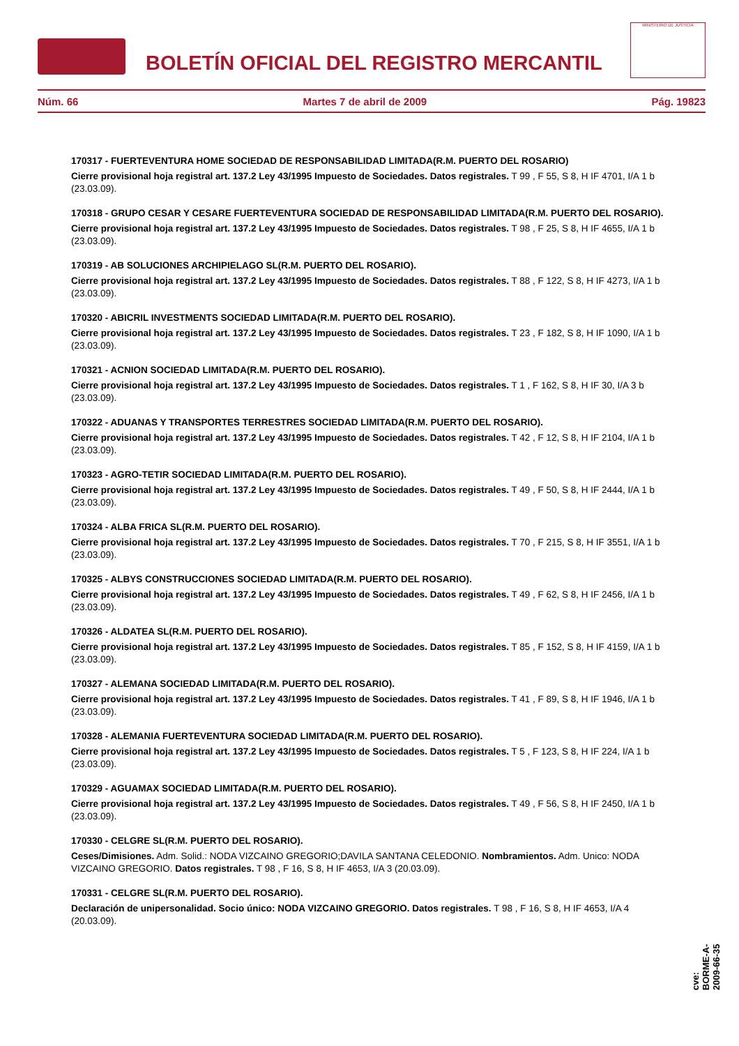BOLETÍN OFICIAL DEL REGISTRO MERCANTIL
MINISTERIO DE JUSTICIA
Núm. 66 Martes 7 de abril de 2009 Pág. 19823
170317 - FUERTEVENTURA HOME SOCIEDAD DE RESPONSABILIDAD LIMITADA(R.M. PUERTO DEL ROSARIO)
Cierre provisional hoja registral art. 137.2 Ley 43/1995 Impuesto de Sociedades. Datos registrales. T 99 , F 55, S 8, H IF 4701, I/A 1 b (23.03.09).
170318 - GRUPO CESAR Y CESARE FUERTEVENTURA SOCIEDAD DE RESPONSABILIDAD LIMITADA(R.M. PUERTO DEL ROSARIO).
Cierre provisional hoja registral art. 137.2 Ley 43/1995 Impuesto de Sociedades. Datos registrales. T 98 , F 25, S 8, H IF 4655, I/A 1 b (23.03.09).
170319 - AB SOLUCIONES ARCHIPIELAGO SL(R.M. PUERTO DEL ROSARIO).
Cierre provisional hoja registral art. 137.2 Ley 43/1995 Impuesto de Sociedades. Datos registrales. T 88 , F 122, S 8, H IF 4273, I/A 1 b (23.03.09).
170320 - ABICRIL INVESTMENTS SOCIEDAD LIMITADA(R.M. PUERTO DEL ROSARIO).
Cierre provisional hoja registral art. 137.2 Ley 43/1995 Impuesto de Sociedades. Datos registrales. T 23 , F 182, S 8, H IF 1090, I/A 1 b (23.03.09).
170321 - ACNION SOCIEDAD LIMITADA(R.M. PUERTO DEL ROSARIO).
Cierre provisional hoja registral art. 137.2 Ley 43/1995 Impuesto de Sociedades. Datos registrales. T 1 , F 162, S 8, H IF 30, I/A 3 b (23.03.09).
170322 - ADUANAS Y TRANSPORTES TERRESTRES SOCIEDAD LIMITADA(R.M. PUERTO DEL ROSARIO).
Cierre provisional hoja registral art. 137.2 Ley 43/1995 Impuesto de Sociedades. Datos registrales. T 42 , F 12, S 8, H IF 2104, I/A 1 b (23.03.09).
170323 - AGRO-TETIR SOCIEDAD LIMITADA(R.M. PUERTO DEL ROSARIO).
Cierre provisional hoja registral art. 137.2 Ley 43/1995 Impuesto de Sociedades. Datos registrales. T 49 , F 50, S 8, H IF 2444, I/A 1 b (23.03.09).
170324 - ALBA FRICA SL(R.M. PUERTO DEL ROSARIO).
Cierre provisional hoja registral art. 137.2 Ley 43/1995 Impuesto de Sociedades. Datos registrales. T 70 , F 215, S 8, H IF 3551, I/A 1 b (23.03.09).
170325 - ALBYS CONSTRUCCIONES SOCIEDAD LIMITADA(R.M. PUERTO DEL ROSARIO).
Cierre provisional hoja registral art. 137.2 Ley 43/1995 Impuesto de Sociedades. Datos registrales. T 49 , F 62, S 8, H IF 2456, I/A 1 b (23.03.09).
170326 - ALDATEA SL(R.M. PUERTO DEL ROSARIO).
Cierre provisional hoja registral art. 137.2 Ley 43/1995 Impuesto de Sociedades. Datos registrales. T 85 , F 152, S 8, H IF 4159, I/A 1 b (23.03.09).
170327 - ALEMANA SOCIEDAD LIMITADA(R.M. PUERTO DEL ROSARIO).
Cierre provisional hoja registral art. 137.2 Ley 43/1995 Impuesto de Sociedades. Datos registrales. T 41 , F 89, S 8, H IF 1946, I/A 1 b (23.03.09).
170328 - ALEMANIA FUERTEVENTURA SOCIEDAD LIMITADA(R.M. PUERTO DEL ROSARIO).
Cierre provisional hoja registral art. 137.2 Ley 43/1995 Impuesto de Sociedades. Datos registrales. T 5 , F 123, S 8, H IF 224, I/A 1 b (23.03.09).
170329 - AGUAMAX SOCIEDAD LIMITADA(R.M. PUERTO DEL ROSARIO).
Cierre provisional hoja registral art. 137.2 Ley 43/1995 Impuesto de Sociedades. Datos registrales. T 49 , F 56, S 8, H IF 2450, I/A 1 b (23.03.09).
170330 - CELGRE SL(R.M. PUERTO DEL ROSARIO).
Ceses/Dimisiones. Adm. Solid.: NODA VIZCAINO GREGORIO;DAVILA SANTANA CELEDONIO. Nombramientos. Adm. Unico: NODA VIZCAINO GREGORIO. Datos registrales. T 98 , F 16, S 8, H IF 4653, I/A 3 (20.03.09).
170331 - CELGRE SL(R.M. PUERTO DEL ROSARIO).
Declaración de unipersonalidad. Socio único: NODA VIZCAINO GREGORIO. Datos registrales. T 98 , F 16, S 8, H IF 4653, I/A 4 (20.03.09).
cve: BORME-A-2009-66-35